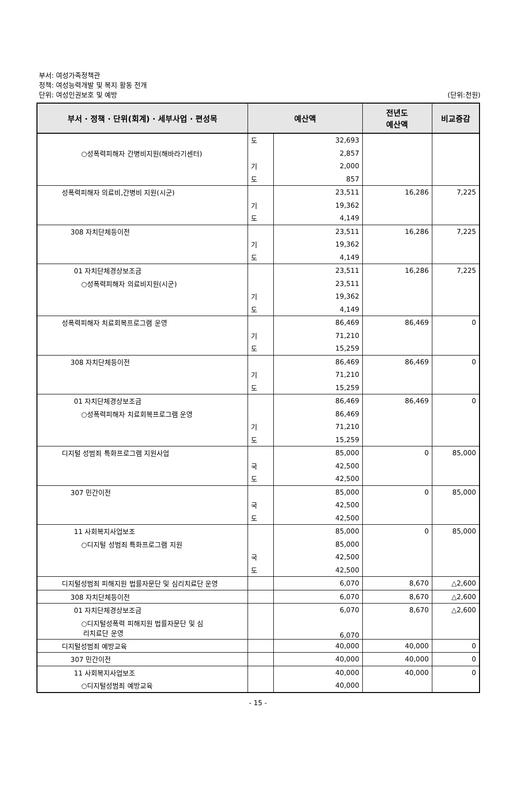부서: 여성가족정책관
정책: 여성능력개발 및 복지 활동 전개
단위: 여성인권보호 및 예방
(단위:천원)
| 부서 · 정책 · 단위(회계) · 세부사업 · 편성목 | 예산액 | | 전년도 예산액 | 비교증감 |
| --- | --- | --- | --- | --- |
| | 도 | 32,693 | | |
| ○성폭력피해자 간병비지원(해바라기센터) | | 2,857 | | |
| | 기 | 2,000 | | |
| | 도 | 857 | | |
| 성폭력피해자 의료비,간병비 지원(시군) | | 23,511 | 16,286 | 7,225 |
| | 기 | 19,362 | | |
| | 도 | 4,149 | | |
| 308 자치단체등이전 | | 23,511 | 16,286 | 7,225 |
| | 기 | 19,362 | | |
| | 도 | 4,149 | | |
| 01 자치단체경상보조금 | | 23,511 | 16,286 | 7,225 |
| ○성폭력피해자 의료비지원(시군) | | 23,511 | | |
| | 기 | 19,362 | | |
| | 도 | 4,149 | | |
| 성폭력피해자 치료회복프로그램 운영 | | 86,469 | 86,469 | 0 |
| | 기 | 71,210 | | |
| | 도 | 15,259 | | |
| 308 자치단체등이전 | | 86,469 | 86,469 | 0 |
| | 기 | 71,210 | | |
| | 도 | 15,259 | | |
| 01 자치단체경상보조금 | | 86,469 | 86,469 | 0 |
| ○성폭력피해자 치료회복프로그램 운영 | | 86,469 | | |
| | 기 | 71,210 | | |
| | 도 | 15,259 | | |
| 디지털 성범죄 특화프로그램 지원사업 | | 85,000 | 0 | 85,000 |
| | 국 | 42,500 | | |
| | 도 | 42,500 | | |
| 307 민간이전 | | 85,000 | 0 | 85,000 |
| | 국 | 42,500 | | |
| | 도 | 42,500 | | |
| 11 사회복지사업보조 | | 85,000 | 0 | 85,000 |
| ○디지털 성범죄 특화프로그램 지원 | | 85,000 | | |
| | 국 | 42,500 | | |
| | 도 | 42,500 | | |
| 디지털성범죄 피해지원 법률자문단 및 심리치료단 운영 | | 6,070 | 8,670 | △2,600 |
| 308 자치단체등이전 | | 6,070 | 8,670 | △2,600 |
| 01 자치단체경상보조금 | | 6,070 | 8,670 | △2,600 |
| ○디지털성폭력 피해지원 법률자문단 및 심 리치료단 운영 | | 6,070 | | |
| 디지털성범죄 예방교육 | | 40,000 | 40,000 | 0 |
| 307 민간이전 | | 40,000 | 40,000 | 0 |
| 11 사회복지사업보조 | | 40,000 | 40,000 | 0 |
| ○디지털성범죄 예방교육 | | 40,000 | | |
- 15 -